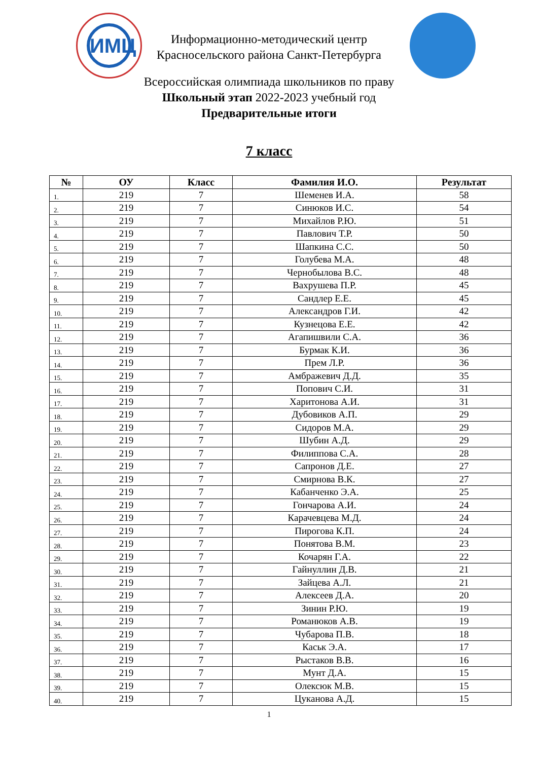ИМЦ
Информационно-методический центр
Красносельского района Санкт-Петербурга
Всероссийская олимпиада школьников по праву
Школьный этап 2022-2023 учебный год
Предварительные итоги
7 класс
| № | ОУ | Класс | Фамилия И.О. | Результат |
| --- | --- | --- | --- | --- |
| 1. | 219 | 7 | Шеменев И.А. | 58 |
| 2. | 219 | 7 | Синюков И.С. | 54 |
| 3. | 219 | 7 | Михайлов Р.Ю. | 51 |
| 4. | 219 | 7 | Павлович Т.Р. | 50 |
| 5. | 219 | 7 | Шапкина С.С. | 50 |
| 6. | 219 | 7 | Голубева М.А. | 48 |
| 7. | 219 | 7 | Чернобылова В.С. | 48 |
| 8. | 219 | 7 | Вахрушева П.Р. | 45 |
| 9. | 219 | 7 | Сандлер Е.Е. | 45 |
| 10. | 219 | 7 | Александров Г.И. | 42 |
| 11. | 219 | 7 | Кузнецова Е.Е. | 42 |
| 12. | 219 | 7 | Агапишвили С.А. | 36 |
| 13. | 219 | 7 | Бурмак К.И. | 36 |
| 14. | 219 | 7 | Прем Л.Р. | 36 |
| 15. | 219 | 7 | Амбражевич Д.Д. | 35 |
| 16. | 219 | 7 | Попович С.И. | 31 |
| 17. | 219 | 7 | Харитонова А.И. | 31 |
| 18. | 219 | 7 | Дубовиков А.П. | 29 |
| 19. | 219 | 7 | Сидоров М.А. | 29 |
| 20. | 219 | 7 | Шубин А.Д. | 29 |
| 21. | 219 | 7 | Филиппова С.А. | 28 |
| 22. | 219 | 7 | Сапронов Д.Е. | 27 |
| 23. | 219 | 7 | Смирнова В.К. | 27 |
| 24. | 219 | 7 | Кабанченко Э.А. | 25 |
| 25. | 219 | 7 | Гончарова А.И. | 24 |
| 26. | 219 | 7 | Карачевцева М.Д. | 24 |
| 27. | 219 | 7 | Пирогова К.П. | 24 |
| 28. | 219 | 7 | Понятова В.М. | 23 |
| 29. | 219 | 7 | Кочарян Г.А. | 22 |
| 30. | 219 | 7 | Гайнуллин Д.В. | 21 |
| 31. | 219 | 7 | Зайцева А.Л. | 21 |
| 32. | 219 | 7 | Алексеев Д.А. | 20 |
| 33. | 219 | 7 | Зинин Р.Ю. | 19 |
| 34. | 219 | 7 | Романюков А.В. | 19 |
| 35. | 219 | 7 | Чубарова П.В. | 18 |
| 36. | 219 | 7 | Каськ Э.А. | 17 |
| 37. | 219 | 7 | Рыстаков В.В. | 16 |
| 38. | 219 | 7 | Мунт Д.А. | 15 |
| 39. | 219 | 7 | Олексюк М.В. | 15 |
| 40. | 219 | 7 | Цуканова А.Д. | 15 |
1